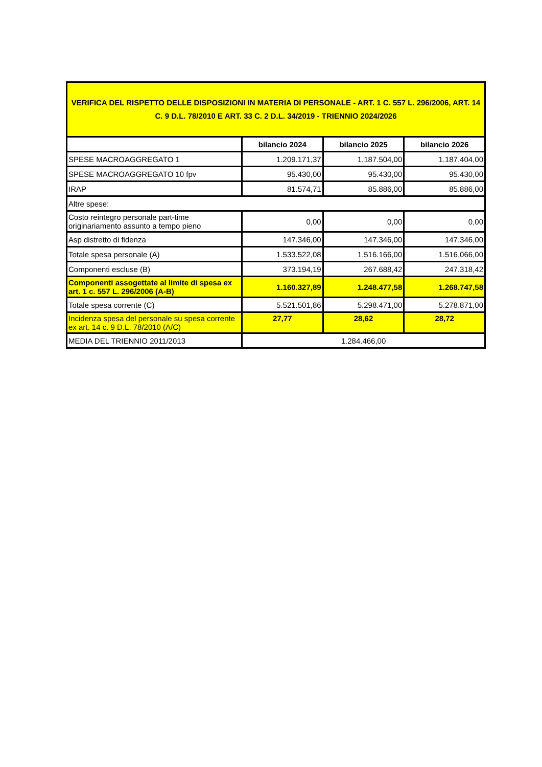| VERIFICA DEL RISPETTO DELLE DISPOSIZIONI IN MATERIA DI PERSONALE - ART. 1 C. 557 L. 296/2006, ART. 14 C. 9 D.L. 78/2010 E ART. 33 C. 2 D.L. 34/2019 - TRIENNIO 2024/2026 | | | |
| | bilancio 2024 | bilancio 2025 | bilancio 2026 |
| SPESE MACROAGGREGATO 1 | 1.209.171,37 | 1.187.504,00 | 1.187.404,00 |
| SPESE MACROAGGREGATO 10 fpv | 95.430,00 | 95.430,00 | 95.430,00 |
| IRAP | 81.574,71 | 85.886,00 | 85.886,00 |
| Altre spese: | | | |
| Costo reintegro personale part-time originariamento assunto a tempo pieno | 0,00 | 0,00 | 0,00 |
| Asp distretto di fidenza | 147.346,00 | 147.346,00 | 147.346,00 |
| Totale spesa personale (A) | 1.533.522,08 | 1.516.166,00 | 1.516.066,00 |
| Componenti escluse (B) | 373.194,19 | 267.688,42 | 247.318,42 |
| Componenti assogettate al limite di spesa ex art. 1 c. 557 L. 296/2006 (A-B) | 1.160.327,89 | 1.248.477,58 | 1.268.747,58 |
| Totale spesa corrente (C) | 5.521.501,86 | 5.298.471,00 | 5.278.871,00 |
| Incidenza spesa del personale su spesa corrente ex art. 14 c. 9 D.L. 78/2010 (A/C) | 27,77 | 28,62 | 28,72 |
| MEDIA DEL TRIENNIO 2011/2013 | 1.284.466,00 | | |